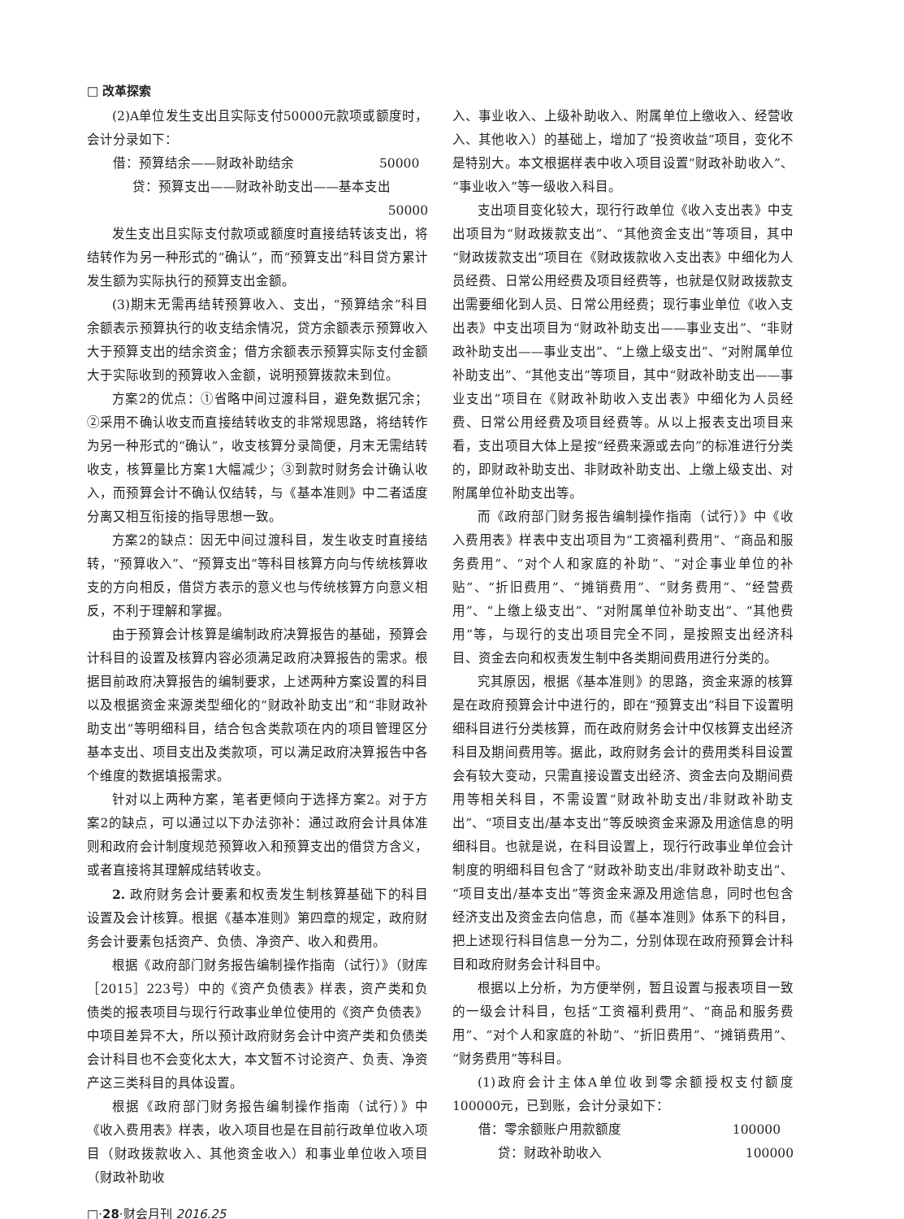□ 改革探索
(2)A单位发生支出且实际支付50000元款项或额度时，会计分录如下：
借：预算结余——财政补助结余 50000
贷：预算支出——财政补助支出——基本支出
50000
发生支出且实际支付款项或额度时直接结转该支出，将结转作为另一种形式的“确认”，而“预算支出”科目贷方累计发生额为实际执行的预算支出金额。
(3)期末无需再结转预算收入、支出，“预算结余”科目余额表示预算执行的收支结余情况，贷方余额表示预算收入大于预算支出的结余资金；借方余额表示预算实际支付金额大于实际收到的预算收入金额，说明预算拨款未到位。
方案2的优点：①省略中间过渡科目，避免数据冗余；②采用不确认收支而直接结转收支的非常规思路，将结转作为另一种形式的“确认”，收支核算分录简便，月末无需结转收支，核算量比方案1大幅减少；③到款时财务会计确认收入，而预算会计不确认仅结转，与《基本准则》中二者适度分离又相互衔接的指导思想一致。
方案2的缺点：因无中间过渡科目，发生收支时直接结转，“预算收入”、“预算支出”等科目核算方向与传统核算收支的方向相反，借贷方表示的意义也与传统核算方向意义相反，不利于理解和掌握。
由于预算会计核算是编制政府决算报告的基础，预算会计科目的设置及核算内容必须满足政府决算报告的需求。根据目前政府决算报告的编制要求，上述两种方案设置的科目以及根据资金来源类型细化的“财政补助支出”和“非财政补助支出”等明细科目，结合包含类款项在内的项目管理区分基本支出、项目支出及类款项，可以满足政府决算报告中各个维度的数据填报需求。
针对以上两种方案，笔者更倾向于选择方案2。对于方案2的缺点，可以通过以下办法弥补：通过政府会计具体准则和政府会计制度规范预算收入和预算支出的借贷方含义，或者直接将其理解成结转收支。
2. 政府财务会计要素和权责发生制核算基础下的科目设置及会计核算。根据《基本准则》第四章的规定，政府财务会计要素包括资产、负债、净资产、收入和费用。
根据《政府部门财务报告编制操作指南（试行）》（财库［2015］223号）中的《资产负债表》样表，资产类和负债类的报表项目与现行行政事业单位使用的《资产负债表》中项目差异不大，所以预计政府财务会计中资产类和负债类会计科目也不会变化太大，本文暂不讨论资产、负责、净资产这三类科目的具体设置。
根据《政府部门财务报告编制操作指南（试行）》中《收入费用表》样表，收入项目也是在目前行政单位收入项目（财政拨款收入、其他资金收入）和事业单位收入项目（财政补助收
入、事业收入、上级补助收入、附属单位上缴收入、经营收入、其他收入）的基础上，增加了“投资收益”项目，变化不是特别大。本文根据样表中收入项目设置“财政补助收入”、“事业收入”等一级收入科目。
支出项目变化较大，现行行政单位《收入支出表》中支出项目为“财政拨款支出”、“其他资金支出”等项目，其中“财政拨款支出”项目在《财政拨款收入支出表》中细化为人员经费、日常公用经费及项目经费等，也就是仅财政拨款支出需要细化到人员、日常公用经费；现行事业单位《收入支出表》中支出项目为“财政补助支出——事业支出”、“非财政补助支出——事业支出”、“上缴上级支出”、“对附属单位补助支出”、“其他支出”等项目，其中“财政补助支出——事业支出”项目在《财政补助收入支出表》中细化为人员经费、日常公用经费及项目经费等。从以上报表支出项目来看，支出项目大体上是按“经费来源或去向”的标准进行分类的，即财政补助支出、非财政补助支出、上缴上级支出、对附属单位补助支出等。
而《政府部门财务报告编制操作指南（试行）》中《收入费用表》样表中支出项目为“工资福利费用”、“商品和服务费用”、“对个人和家庭的补助”、“对企事业单位的补贴”、“折旧费用”、“摊销费用”、“财务费用”、“经营费用”、“上缴上级支出”、“对附属单位补助支出”、“其他费用”等，与现行的支出项目完全不同，是按照支出经济科目、资金去向和权责发生制中各类期间费用进行分类的。
究其原因，根据《基本准则》的思路，资金来源的核算是在政府预算会计中进行的，即在“预算支出”科目下设置明细科目进行分类核算，而在政府财务会计中仅核算支出经济科目及期间费用等。据此，政府财务会计的费用类科目设置会有较大变动，只需直接设置支出经济、资金去向及期间费用等相关科目，不需设置“财政补助支出/非财政补助支出”、“项目支出/基本支出”等反映资金来源及用途信息的明细科目。也就是说，在科目设置上，现行行政事业单位会计制度的明细科目包含了“财政补助支出/非财政补助支出”、“项目支出/基本支出”等资金来源及用途信息，同时也包含经济支出及资金去向信息，而《基本准则》体系下的科目，把上述现行科目信息一分为二，分别体现在政府预算会计科目和政府财务会计科目中。
根据以上分析，为方便举例，暂且设置与报表项目一致的一级会计科目，包括“工资福利费用”、“商品和服务费用”、“对个人和家庭的补助”、“折旧费用”、“摊销费用”、“财务费用”等科目。
(1)政府会计主体A单位收到零余额授权支付额度100000元，已到账，会计分录如下：
借：零余额账户用款额度 100000
贷：财政补助收入 100000
□·28·财会月刊 2016.25